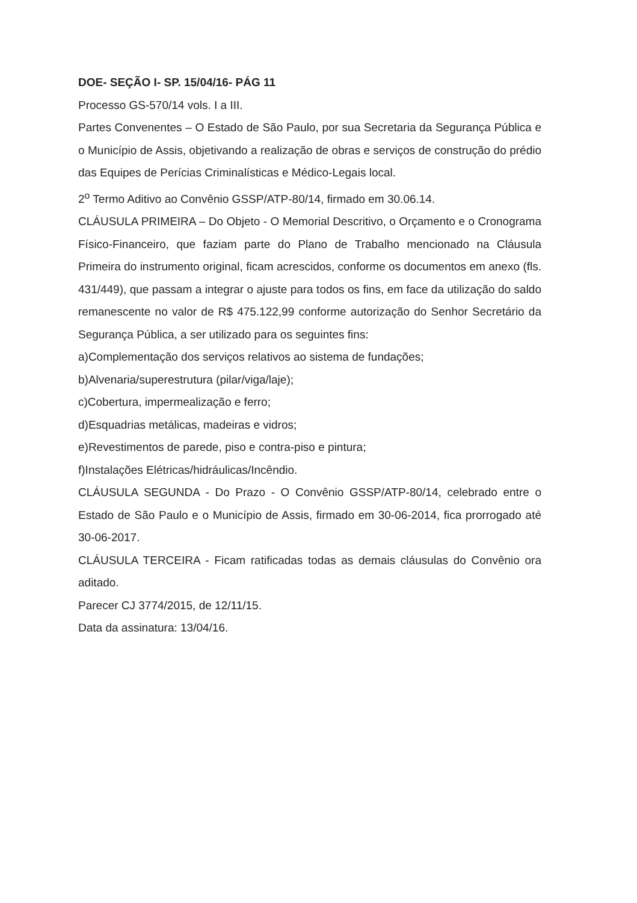DOE- SEÇÃO I- SP. 15/04/16- PÁG 11
Processo GS-570/14 vols. I a III.
Partes Convenentes – O Estado de São Paulo, por sua Secretaria da Segurança Pública e o Município de Assis, objetivando a realização de obras e serviços de construção do prédio das Equipes de Perícias Criminalísticas e Médico-Legais local.
2<sup>o</sup> Termo Aditivo ao Convênio GSSP/ATP-80/14, firmado em 30.06.14.
CLÁUSULA PRIMEIRA – Do Objeto - O Memorial Descritivo, o Orçamento e o Cronograma Físico-Financeiro, que faziam parte do Plano de Trabalho mencionado na Cláusula Primeira do instrumento original, ficam acrescidos, conforme os documentos em anexo (fls. 431/449), que passam a integrar o ajuste para todos os fins, em face da utilização do saldo remanescente no valor de R$ 475.122,99 conforme autorização do Senhor Secretário da Segurança Pública, a ser utilizado para os seguintes fins:
a)Complementação dos serviços relativos ao sistema de fundações;
b)Alvenaria/superestrutura (pilar/viga/laje);
c)Cobertura, impermealização e ferro;
d)Esquadrias metálicas, madeiras e vidros;
e)Revestimentos de parede, piso e contra-piso e pintura;
f)Instalações Elétricas/hidráulicas/Incêndio.
CLÁUSULA SEGUNDA - Do Prazo - O Convênio GSSP/ATP-80/14, celebrado entre o Estado de São Paulo e o Município de Assis, firmado em 30-06-2014, fica prorrogado até 30-06-2017.
CLÁUSULA TERCEIRA - Ficam ratificadas todas as demais cláusulas do Convênio ora aditado.
Parecer CJ 3774/2015, de 12/11/15.
Data da assinatura: 13/04/16.